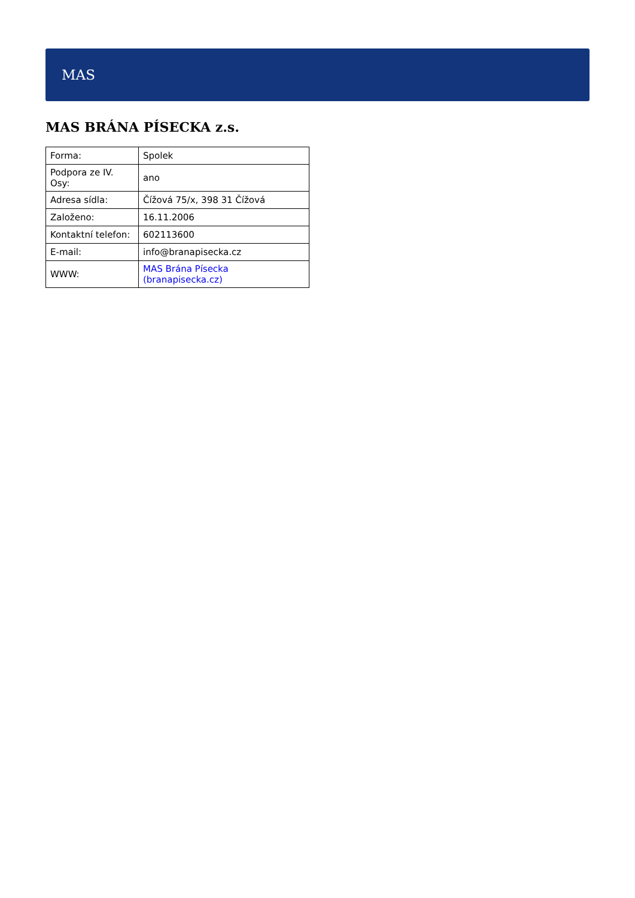MAS
MAS BRÁNA PÍSECKA z.s.
| Forma: | Spolek |
| Podpora ze IV. Osy: | ano |
| Adresa sídla: | Čížová 75/x, 398 31 Čížová |
| Založeno: | 16.11.2006 |
| Kontaktní telefon: | 602113600 |
| E-mail: | info@branapisecka.cz |
| WWW: | MAS Brána Písecka (branapisecka.cz) |